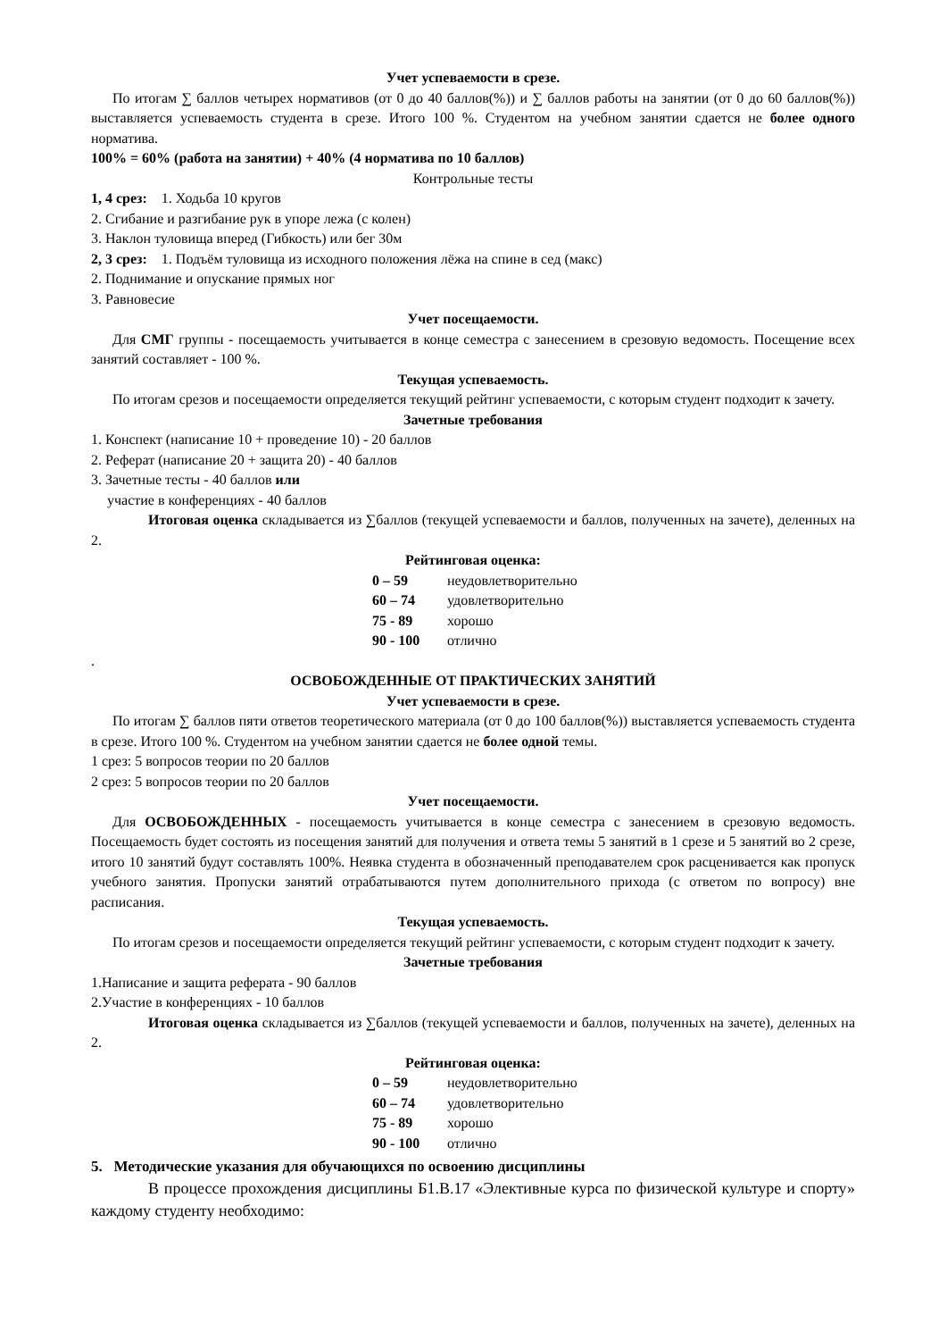Учет успеваемости в срезе.
По итогам ∑ баллов четырех нормативов (от 0 до 40 баллов(%)) и ∑ баллов работы на занятии (от 0 до 60 баллов(%)) выставляется успеваемость студента в срезе. Итого 100 %. Студентом на учебном занятии сдается не более одного норматива.
100% = 60% (работа на занятии) + 40% (4 норматива по 10 баллов)
Контрольные тесты
1, 4 срез: 1. Ходьба 10 кругов
2. Сгибание и разгибание рук в упоре лежа (с колен)
3. Наклон туловища вперед (Гибкость) или бег 30м
2, 3 срез: 1. Подъём туловища из исходного положения лёжа на спине в сед (макс)
2. Поднимание и опускание прямых ног
3. Равновесие
Учет посещаемости.
Для СМГ группы - посещаемость учитывается в конце семестра с занесением в срезовую ведомость. Посещение всех занятий составляет - 100 %.
Текущая успеваемость.
По итогам срезов и посещаемости определяется текущий рейтинг успеваемости, с которым студент подходит к зачету.
Зачетные требования
1. Конспект (написание 10 + проведение 10) - 20 баллов
2. Реферат (написание 20 + защита 20) - 40 баллов
3. Зачетные тесты - 40 баллов или
участие в конференциях - 40 баллов
Итоговая оценка складывается из ∑баллов (текущей успеваемости и баллов, полученных на зачете), деленных на 2.
Рейтинговая оценка:
0 – 59 неудовлетворительно
60 – 74 удовлетворительно
75 - 89 хорошо
90 - 100 отлично
.
ОСВОБОЖДЕННЫЕ ОТ ПРАКТИЧЕСКИХ ЗАНЯТИЙ
Учет успеваемости в срезе.
По итогам ∑ баллов пяти ответов теоретического материала (от 0 до 100 баллов(%)) выставляется успеваемость студента в срезе. Итого 100 %. Студентом на учебном занятии сдается не более одной темы.
1 срез: 5 вопросов теории по 20 баллов
2 срез: 5 вопросов теории по 20 баллов
Учет посещаемости.
Для ОСВОБОЖДЕННЫХ - посещаемость учитывается в конце семестра с занесением в срезовую ведомость. Посещаемость будет состоять из посещения занятий для получения и ответа темы 5 занятий в 1 срезе и 5 занятий во 2 срезе, итого 10 занятий будут составлять 100%. Неявка студента в обозначенный преподавателем срок расценивается как пропуск учебного занятия. Пропуски занятий отрабатываются путем дополнительного прихода (с ответом по вопросу) вне расписания.
Текущая успеваемость.
По итогам срезов и посещаемости определяется текущий рейтинг успеваемости, с которым студент подходит к зачету.
Зачетные требования
1.Написание и защита реферата - 90 баллов
2.Участие в конференциях - 10 баллов
Итоговая оценка складывается из ∑баллов (текущей успеваемости и баллов, полученных на зачете), деленных на 2.
Рейтинговая оценка:
0 – 59 неудовлетворительно
60 – 74 удовлетворительно
75 - 89 хорошо
90 - 100 отлично
5. Методические указания для обучающихся по освоению дисциплины
В процессе прохождения дисциплины Б1.В.17 «Элективные курса по физической культуре и спорту» каждому студенту необходимо: